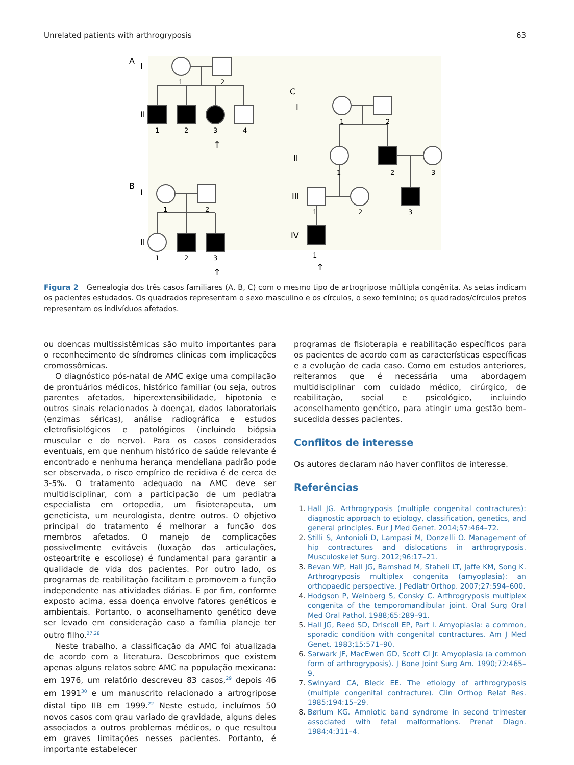Unrelated patients with arthrogryposis 63
A
I
B
I
1
2
II
1
2
3
4
↑
1
2
II
1
2
3
↑
C
I
1
2
II
1
2
3
III
1
2
3
IV
1
↑
Figura 2 Genealogia dos três casos familiares (A, B, C) com o mesmo tipo de artrogripose múltipla congênita. As setas indicam os pacientes estudados. Os quadrados representam o sexo masculino e os círculos, o sexo feminino; os quadrados/círculos pretos representam os indivíduos afetados.
ou doenças multissistêmicas são muito importantes para o reconhecimento de síndromes clínicas com implicações cromossômicas.
O diagnóstico pós-natal de AMC exige uma compilação de prontuários médicos, histórico familiar (ou seja, outros parentes afetados, hiperextensibilidade, hipotonia e outros sinais relacionados à doença), dados laboratoriais (enzimas séricas), análise radiográfica e estudos eletrofisiológicos e patológicos (incluindo biópsia muscular e do nervo). Para os casos considerados eventuais, em que nenhum histórico de saúde relevante é encontrado e nenhuma herança mendeliana padrão pode ser observada, o risco empírico de recidiva é de cerca de 3-5%. O tratamento adequado na AMC deve ser multidisciplinar, com a participação de um pediatra especialista em ortopedia, um fisioterapeuta, um geneticista, um neurologista, dentre outros. O objetivo principal do tratamento é melhorar a função dos membros afetados. O manejo de complicações possivelmente evitáveis (luxação das articulações, osteoartrite e escoliose) é fundamental para garantir a qualidade de vida dos pacientes. Por outro lado, os programas de reabilitação facilitam e promovem a função independente nas atividades diárias. E por fim, conforme exposto acima, essa doença envolve fatores genéticos e ambientais. Portanto, o aconselhamento genético deve ser levado em consideração caso a família planeje ter outro filho.<sup>27,28</sup>
Neste trabalho, a classificação da AMC foi atualizada de acordo com a literatura. Descobrimos que existem apenas alguns relatos sobre AMC na população mexicana: em 1976, um relatório descreveu 83 casos,<sup>29</sup> depois 46 em 1991<sup>30</sup> e um manuscrito relacionado a artrogripose distal tipo IIB em 1999.<sup>22</sup> Neste estudo, incluímos 50 novos casos com grau variado de gravidade, alguns deles associados a outros problemas médicos, o que resultou em graves limitações nesses pacientes. Portanto, é importante estabelecer
programas de fisioterapia e reabilitação específicos para os pacientes de acordo com as características específicas e a evolução de cada caso. Como em estudos anteriores, reiteramos que é necessária uma abordagem multidisciplinar com cuidado médico, cirúrgico, de reabilitação, social e psicológico, incluindo aconselhamento genético, para atingir uma gestão bem-sucedida desses pacientes.
Conflitos de interesse
Os autores declaram não haver conflitos de interesse.
Referências
1. Hall JG. Arthrogryposis (multiple congenital contractures): diagnostic approach to etiology, classification, genetics, and general principles. Eur J Med Genet. 2014;57:464–72.
2. Stilli S, Antonioli D, Lampasi M, Donzelli O. Management of hip contractures and dislocations in arthrogryposis. Musculoskelet Surg. 2012;96:17–21.
3. Bevan WP, Hall JG, Bamshad M, Staheli LT, Jaffe KM, Song K. Arthrogryposis multiplex congenita (amyoplasia): an orthopaedic perspective. J Pediatr Orthop. 2007;27:594–600.
4. Hodgson P, Weinberg S, Consky C. Arthrogryposis multiplex congenita of the temporomandibular joint. Oral Surg Oral Med Oral Pathol. 1988;65:289–91.
5. Hall JG, Reed SD, Driscoll EP, Part I. Amyoplasia: a common, sporadic condition with congenital contractures. Am J Med Genet. 1983;15:571–90.
6. Sarwark JF, MacEwen GD, Scott CI Jr. Amyoplasia (a common form of arthrogryposis). J Bone Joint Surg Am. 1990;72:465–9.
7. Swinyard CA, Bleck EE. The etiology of arthrogryposis (multiple congenital contracture). Clin Orthop Relat Res. 1985;194:15–29.
8. Børlum KG. Amniotic band syndrome in second trimester associated with fetal malformations. Prenat Diagn. 1984;4:311–4.